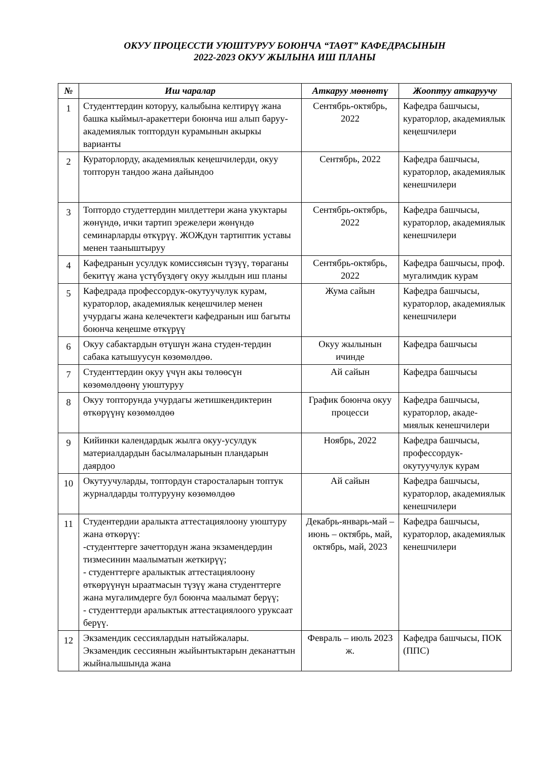ОКУУ ПРОЦЕССТИ УЮШТУРУУ БОЮНЧА “ТАӨТ” КАФЕДРАСЫНЫН
2022-2023 ОКУУ ЖЫЛЫНА ИШ ПЛАНЫ
| № | Иш чаралар | Аткаруу мөөнөтү | Жооптуу аткаруучу |
| --- | --- | --- | --- |
| 1 | Студенттердин которуу, калыбына келтирүү жана башка кыймыл-аракеттери боюнча иш алып баруу- академиялык топтордун курамынын акыркы варианты | Сентябрь-октябрь, 2022 | Кафедра башчысы, кураторлор, академиялык кеңешчилери |
| 2 | Кураторлорду, академиялык кеңешчилерди, окуу топторун тандоо жана дайындоо | Сентябрь, 2022 | Кафедра башчысы, кураторлор, академиялык кенешчилери |
| 3 | Топтордо студеттердин милдеттери жана укуктары жөнүндө, ички тартип эрежелери жөнүндө семинарларды өткүрүү. ЖОЖдун тартиптик уставы менен тааныштыруу | Сентябрь-октябрь, 2022 | Кафедра башчысы, кураторлор, академиялык кенешчилери |
| 4 | Кафедранын усулдук комиссиясын түзүү, төраганы бекитүү жана үстүбүздөгү окуу жылдын иш планы | Сентябрь-октябрь, 2022 | Кафедра башчысы, проф. мугалимдик курам |
| 5 | Кафедрада профессордук-окутуучулук курам, кураторлор, академиялык кеңешчилер менен учурдагы жана келечектеги кафедранын иш багыты боюнча кеңешме өткүрүү | Жума сайын | Кафедра башчысы, кураторлор, академиялык кенешчилери |
| 6 | Окуу сабактардын өтүшүн жана студен-тердин сабака катышуусун көзөмөлдөө. | Окуу жылынын ичинде | Кафедра башчысы |
| 7 | Студенттердин окуу үчүн акы төлөөсүн көзөмөлдөөнү уюштуруу | Ай сайын | Кафедра башчысы |
| 8 | Окуу топторунда учурдагы жетишкендиктерин өткөрүүнү көзөмөлдөө | График боюнча окуу процесси | Кафедра башчысы, кураторлор, акаде-миялык кенешчилери |
| 9 | Кийинки календардык жылга окуу-усулдук материалдардын басылмаларынын пландарын даярдоо | Ноябрь, 2022 | Кафедра башчысы, профессордук-окутуучулук курам |
| 10 | Окутуучуларды, топтордун старосталарын топтук журналдарды толтурууну көзөмөлдөө | Ай сайын | Кафедра башчысы, кураторлор, академиялык кенешчилери |
| 11 | Студентердии аралыкта аттестациялоону уюштуру жана өткөрүү: -студенттерге зачеттордун жана экзамендердин тизмесинин маалыматын жеткирүү; - студенттерге аралыктык аттестациялоону өткөрүүнүн ыраатмасын түзүү жана студенттерге жана мугалимдерге бул боюнча маалымат берүү; - студенттерди аралыктык аттестациялоого уруксаат берүү. | Декабрь-январь-май – июнь – октябрь, май, октябрь, май, 2023 | Кафедра башчысы, кураторлор, академиялык кенешчилери |
| 12 | Экзамендик сессиялардын натыйжалары. Экзамендик сессиянын жыйынтыктарын деканаттын жыйналышында жана | Февраль – июль 2023 ж. | Кафедра башчысы, ПОК (ППС) |